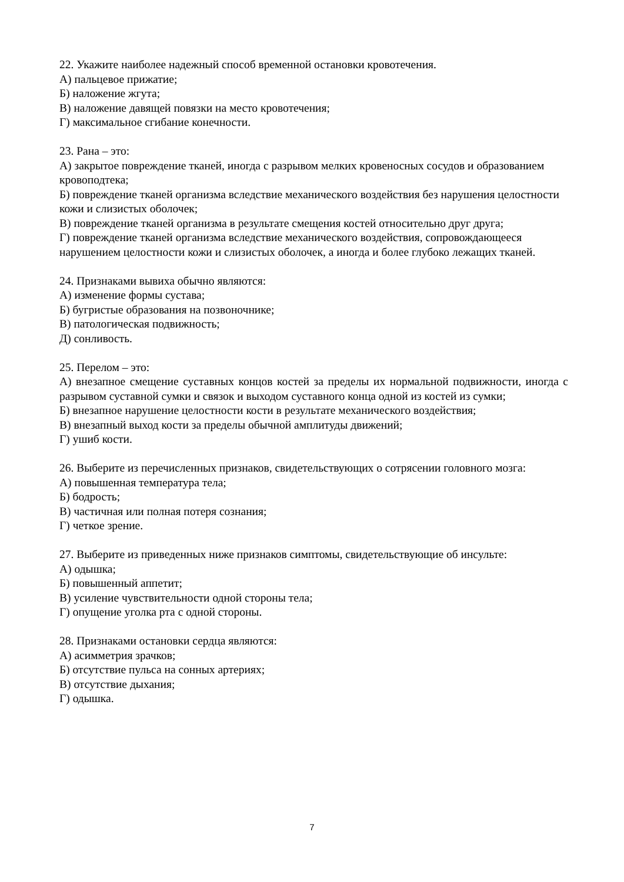22. Укажите наиболее надежный способ временной остановки кровотечения.
А) пальцевое прижатие;
Б) наложение жгута;
В) наложение давящей повязки на место кровотечения;
Г) максимальное сгибание конечности.
23. Рана – это:
А) закрытое повреждение тканей, иногда с разрывом мелких кровеносных сосудов и образованием кровоподтека;
Б) повреждение тканей организма вследствие механического воздействия без нарушения целостности кожи и слизистых оболочек;
В) повреждение тканей организма в результате смещения костей относительно друг друга;
Г) повреждение тканей организма вследствие механического воздействия, сопровождающееся нарушением целостности кожи и слизистых оболочек, а иногда и более глубоко лежащих тканей.
24. Признаками вывиха обычно являются:
А) изменение формы сустава;
Б) бугристые образования на позвоночнике;
В) патологическая подвижность;
Д) сонливость.
25. Перелом – это:
А) внезапное смещение суставных концов костей за пределы их нормальной подвижности, иногда с разрывом суставной сумки и связок и выходом суставного конца одной из костей из сумки;
Б) внезапное нарушение целостности кости в результате механического воздействия;
В) внезапный выход кости за пределы обычной амплитуды движений;
Г) ушиб кости.
26. Выберите из перечисленных признаков, свидетельствующих о сотрясении головного мозга:
А) повышенная температура тела;
Б) бодрость;
В) частичная или полная потеря сознания;
Г) четкое зрение.
27. Выберите из приведенных ниже признаков симптомы, свидетельствующие об инсульте:
А) одышка;
Б) повышенный аппетит;
В) усиление чувствительности одной стороны тела;
Г) опущение уголка рта с одной стороны.
28. Признаками остановки сердца являются:
А) асимметрия зрачков;
Б) отсутствие пульса на сонных артериях;
В) отсутствие дыхания;
Г) одышка.
7